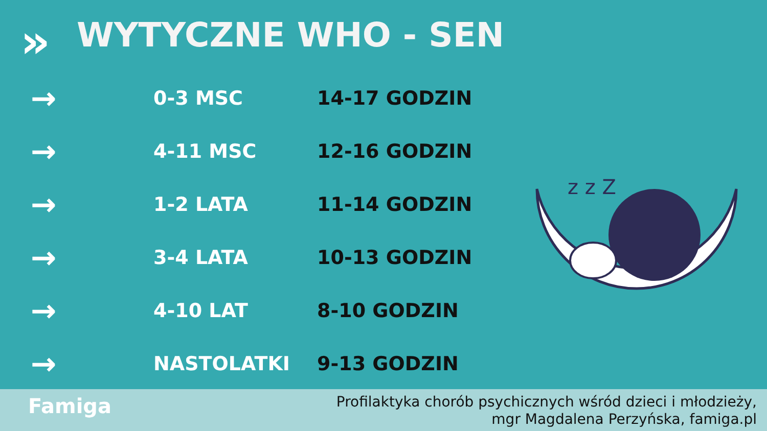» WYTYCZNE WHO - SEN
| → | 0-3 MSC | 14-17 GODZIN |
| → | 4-11 MSC | 12-16 GODZIN |
| → | 1-2 LATA | 11-14 GODZIN |
| → | 3-4 LATA | 10-13 GODZIN |
| → | 4-10 LAT | 8-10 GODZIN |
| → | NASTOLATKI | 9-13 GODZIN |
z z Z
Famiga
Profilaktyka chorób psychicznych wśród dzieci i młodzieży,
mgr Magdalena Perzyńska, famiga.pl